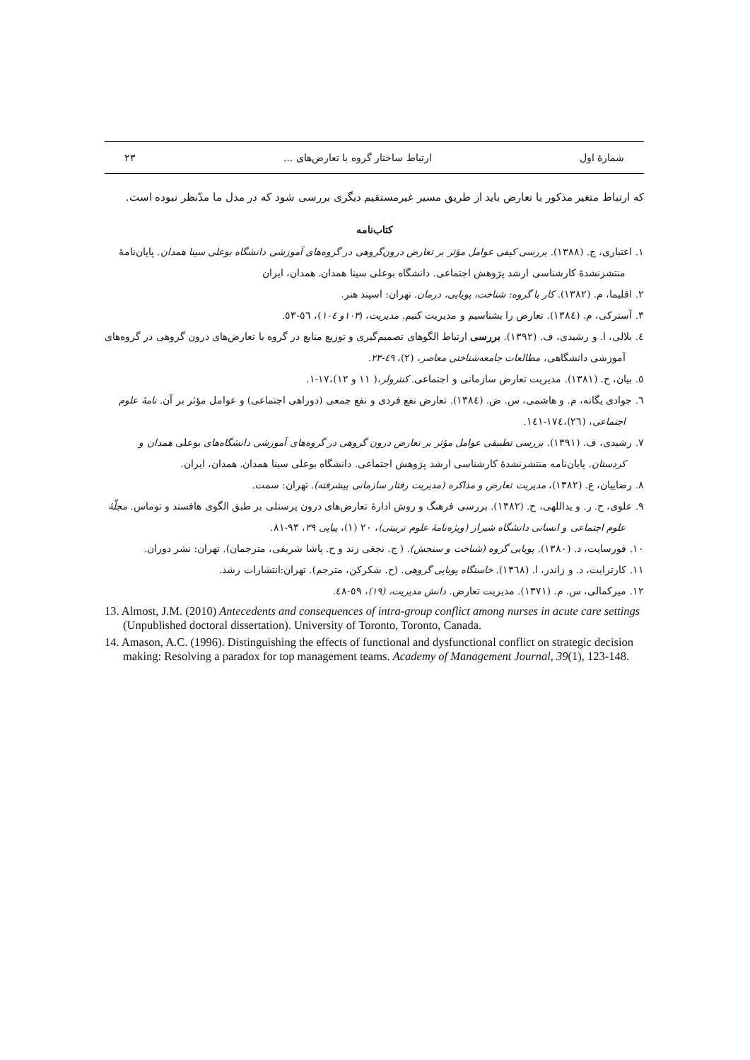شمارهٔ اول ارتباط ساختار گروه با تعارض‌های ... ۲۳
که ارتباط متغیر مذکور با تعارض باید از طریق مسیر غیرمستقیم دیگری بررسی شود که در مدل ما مدّنظر نبوده است.
کتاب‌نامه
۱. اعتباری، ج. (۱۳۸۸). بررسی کیفی عوامل مؤثر بر تعارض درون‌گروهی در گروه‌های آموزشی دانشگاه بوعلی سینا همدان. پایان‌نامهٔ منتشرنشدهٔ کارشناسی ارشد پژوهش اجتماعی. دانشگاه بوعلی سینا همدان. همدان، ایران
۲. اقلیما، م. (۱۳۸۲). کار با گروه: شناخت، پویایی، درمان. تهران: اسپند هنر.
۳. آسترکی، م. (۱۳۸٤). تعارض را بشناسیم و مدیریت کنیم. مدیریت، (۱۰۳و ۱۰٤)، ٥٦-٥٣.
٤. بلالی، ا. و رشیدی، ف. (۱۳۹۲). بررسی ارتباط الگوهای تصمیم‌گیری و توزیع منابع در گروه با تعارض‌های درون گروهی در گروه‌های آموزشی دانشگاهی، مطالعات جامعه‌شناختی معاصر، (۲)، ٤٩-۲۳.
٥. بیان، ح. (۱۳۸۱). مدیریت تعارض سازمانی و اجتماعی. کنترولر،( ۱۱ و ۱۲)،۱۷-۱.
٦. جوادی یگانه، م. و هاشمی، س. ض. (۱۳۸٤). تعارض نفع فردی و نفع جمعی (دوراهی اجتماعی) و عوامل مؤثر بر آن. نامهٔ علوم اجتماعی، (۲٦)،۱۷٤-۱٤۱.
۷. رشیدی، ف. (۱۳۹۱). بررسی تطبیقی عوامل مؤثر بر تعارض درون گروهی در گروه‌های آموزشی دانشگاه‌های بوعلی همدان و کردستان. پایان‌نامه منتشرنشدهٔ کارشناسی ارشد پژوهش اجتماعی. دانشگاه بوعلی سینا همدان. همدان، ایران.
۸. رضاییان، ع. (۱۳۸۲)، مدیریت تعارض و مذاکره (مدیریت رفتار سازمانی پیشرفته). تهران: سمت.
۹. علوی، ح. ر. و یداللهی، ح. (۱۳۸۲). بررسی فرهنگ و روش ادارهٔ تعارض‌های درون پرسنلی بر طبق الگوی هافستد و توماس. مجلّهٔ علوم اجتماعی و انسانی دانشگاه شیراز (ویژه‌نامهٔ علوم تربیتی)، ۲۰ (۱)، پیاپی ۳۹، ۹۳-۸۱.
۱۰. فورسایت، د. (۱۳۸۰). پویایی گروه (شناخت و سنجش). ( ج. نجغی زند و ح. پاشا شریفی، مترجمان). تهران: نشر دوران.
۱۱. کارترایت، د. و زاندر، ا. (۱۳٦۸). خاستگاه پویایی گروهی. (ح. شکرکن، مترجم). تهران:انتشارات رشد.
۱۲. میرکمالی، س. م. (۱۳۷۱). مدیریت تعارض. دانش مدیریت، (۱۹)، ٥۹-٤۸.
13. Almost, J.M. (2010) Antecedents and consequences of intra-group conflict among nurses in acute care settings (Unpublished doctoral dissertation). University of Toronto, Toronto, Canada.
14. Amason, A.C. (1996). Distinguishing the effects of functional and dysfunctional conflict on strategic decision making: Resolving a paradox for top management teams. Academy of Management Journal, 39(1), 123-148.